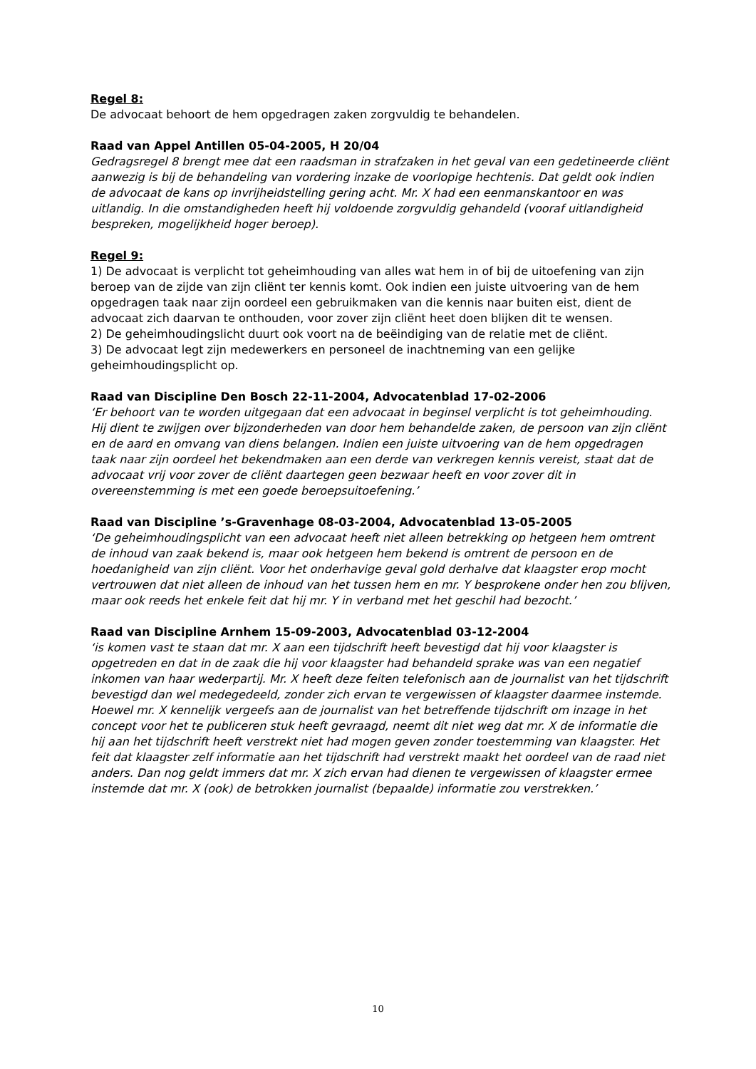Regel 8:
De advocaat behoort de hem opgedragen zaken zorgvuldig te behandelen.
Raad van Appel Antillen 05-04-2005, H 20/04
Gedragsregel 8 brengt mee dat een raadsman in strafzaken in het geval van een gedetineerde cliënt aanwezig is bij de behandeling van vordering inzake de voorlopige hechtenis. Dat geldt ook indien de advocaat de kans op invrijheidstelling gering acht. Mr. X had een eenmanskantoor en was uitlandig. In die omstandigheden heeft hij voldoende zorgvuldig gehandeld (vooraf uitlandigheid bespreken, mogelijkheid hoger beroep).
Regel 9:
1) De advocaat is verplicht tot geheimhouding van alles wat hem in of bij de uitoefening van zijn beroep van de zijde van zijn cliënt ter kennis komt. Ook indien een juiste uitvoering van de hem opgedragen taak naar zijn oordeel een gebruikmaken van die kennis naar buiten eist, dient de advocaat zich daarvan te onthouden, voor zover zijn cliënt heet doen blijken dit te wensen.
2) De geheimhoudingslicht duurt ook voort na de beëindiging van de relatie met de cliënt.
3) De advocaat legt zijn medewerkers en personeel de inachtneming van een gelijke geheimhoudingsplicht op.
Raad van Discipline Den Bosch 22-11-2004, Advocatenblad 17-02-2006
‘Er behoort van te worden uitgegaan dat een advocaat in beginsel verplicht is tot geheimhouding. Hij dient te zwijgen over bijzonderheden van door hem behandelde zaken, de persoon van zijn cliënt en de aard en omvang van diens belangen. Indien een juiste uitvoering van de hem opgedragen taak naar zijn oordeel het bekendmaken aan een derde van verkregen kennis vereist, staat dat de advocaat vrij voor zover de cliënt daartegen geen bezwaar heeft en voor zover dit in overeenstemming is met een goede beroepsuitoefening.’
Raad van Discipline ’s-Gravenhage 08-03-2004, Advocatenblad 13-05-2005
‘De geheimhoudingsplicht van een advocaat heeft niet alleen betrekking op hetgeen hem omtrent de inhoud van zaak bekend is, maar ook hetgeen hem bekend is omtrent de persoon en de hoedanigheid van zijn cliënt. Voor het onderhavige geval gold derhalve dat klaagster erop mocht vertrouwen dat niet alleen de inhoud van het tussen hem en mr. Y besprokene onder hen zou blijven, maar ook reeds het enkele feit dat hij mr. Y in verband met het geschil had bezocht.’
Raad van Discipline Arnhem 15-09-2003, Advocatenblad 03-12-2004
‘is komen vast te staan dat mr. X aan een tijdschrift heeft bevestigd dat hij voor klaagster is opgetreden en dat in de zaak die hij voor klaagster had behandeld sprake was van een negatief inkomen van haar wederpartij. Mr. X heeft deze feiten telefonisch aan de journalist van het tijdschrift bevestigd dan wel medegedeeld, zonder zich ervan te vergewissen of klaagster daarmee instemde. Hoewel mr. X kennelijk vergeefs aan de journalist van het betreffende tijdschrift om inzage in het concept voor het te publiceren stuk heeft gevraagd, neemt dit niet weg dat mr. X de informatie die hij aan het tijdschrift heeft verstrekt niet had mogen geven zonder toestemming van klaagster. Het feit dat klaagster zelf informatie aan het tijdschrift had verstrekt maakt het oordeel van de raad niet anders. Dan nog geldt immers dat mr. X zich ervan had dienen te vergewissen of klaagster ermee instemde dat mr. X (ook) de betrokken journalist (bepaalde) informatie zou verstrekken.’
10